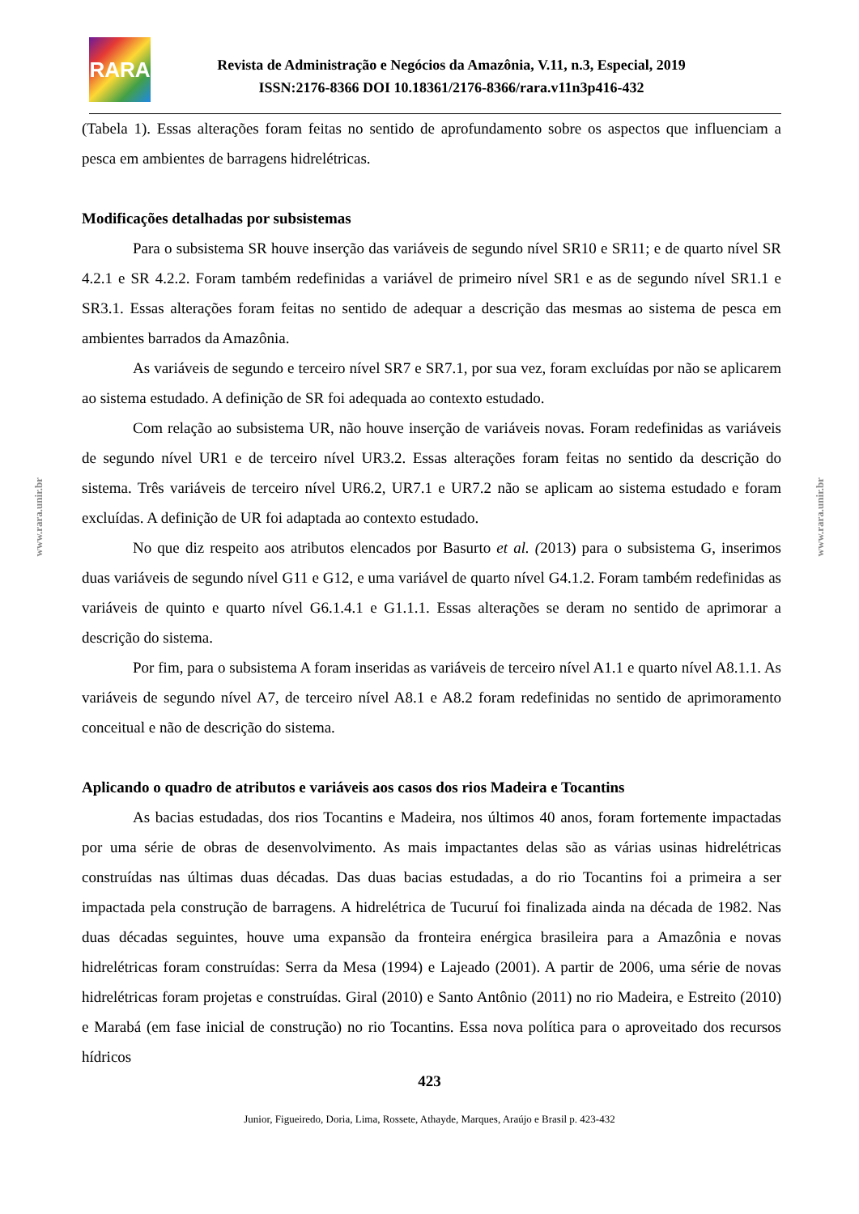RARA
Revista de Administração e Negócios da Amazônia, V.11, n.3, Especial, 2019
ISSN:2176-8366 DOI 10.18361/2176-8366/rara.v11n3p416-432
www.rara.unir.br
www.rara.unir.br
(Tabela 1). Essas alterações foram feitas no sentido de aprofundamento sobre os aspectos que influenciam a pesca em ambientes de barragens hidrelétricas.
Modificações detalhadas por subsistemas
Para o subsistema SR houve inserção das variáveis de segundo nível SR10 e SR11; e de quarto nível SR 4.2.1 e SR 4.2.2. Foram também redefinidas a variável de primeiro nível SR1 e as de segundo nível SR1.1 e SR3.1. Essas alterações foram feitas no sentido de adequar a descrição das mesmas ao sistema de pesca em ambientes barrados da Amazônia.
As variáveis de segundo e terceiro nível SR7 e SR7.1, por sua vez, foram excluídas por não se aplicarem ao sistema estudado. A definição de SR foi adequada ao contexto estudado.
Com relação ao subsistema UR, não houve inserção de variáveis novas. Foram redefinidas as variáveis de segundo nível UR1 e de terceiro nível UR3.2. Essas alterações foram feitas no sentido da descrição do sistema. Três variáveis de terceiro nível UR6.2, UR7.1 e UR7.2 não se aplicam ao sistema estudado e foram excluídas. A definição de UR foi adaptada ao contexto estudado.
No que diz respeito aos atributos elencados por Basurto et al. (2013) para o subsistema G, inserimos duas variáveis de segundo nível G11 e G12, e uma variável de quarto nível G4.1.2. Foram também redefinidas as variáveis de quinto e quarto nível G6.1.4.1 e G1.1.1. Essas alterações se deram no sentido de aprimorar a descrição do sistema.
Por fim, para o subsistema A foram inseridas as variáveis de terceiro nível A1.1 e quarto nível A8.1.1. As variáveis de segundo nível A7, de terceiro nível A8.1 e A8.2 foram redefinidas no sentido de aprimoramento conceitual e não de descrição do sistema.
Aplicando o quadro de atributos e variáveis aos casos dos rios Madeira e Tocantins
As bacias estudadas, dos rios Tocantins e Madeira, nos últimos 40 anos, foram fortemente impactadas por uma série de obras de desenvolvimento. As mais impactantes delas são as várias usinas hidrelétricas construídas nas últimas duas décadas. Das duas bacias estudadas, a do rio Tocantins foi a primeira a ser impactada pela construção de barragens. A hidrelétrica de Tucuruí foi finalizada ainda na década de 1982. Nas duas décadas seguintes, houve uma expansão da fronteira enérgica brasileira para a Amazônia e novas hidrelétricas foram construídas: Serra da Mesa (1994) e Lajeado (2001). A partir de 2006, uma série de novas hidrelétricas foram projetas e construídas. Giral (2010) e Santo Antônio (2011) no rio Madeira, e Estreito (2010) e Marabá (em fase inicial de construção) no rio Tocantins. Essa nova política para o aproveitado dos recursos hídricos
423
Junior, Figueiredo, Doria, Lima, Rossete, Athayde, Marques, Araújo e Brasil p. 423-432